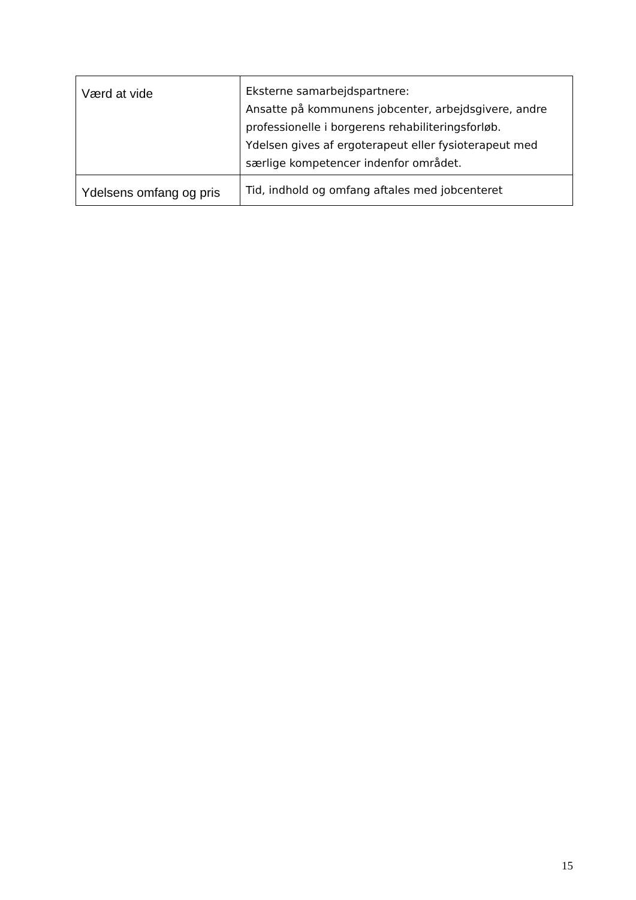| Værd at vide | Eksterne samarbejdspartnere: Ansatte på kommunens jobcenter, arbejdsgivere, andre professionelle i borgerens rehabiliteringsforløb. Ydelsen gives af ergoterapeut eller fysioterapeut med særlige kompetencer indenfor området. |
| Ydelsens omfang og pris | Tid, indhold og omfang aftales med jobcenteret |
15